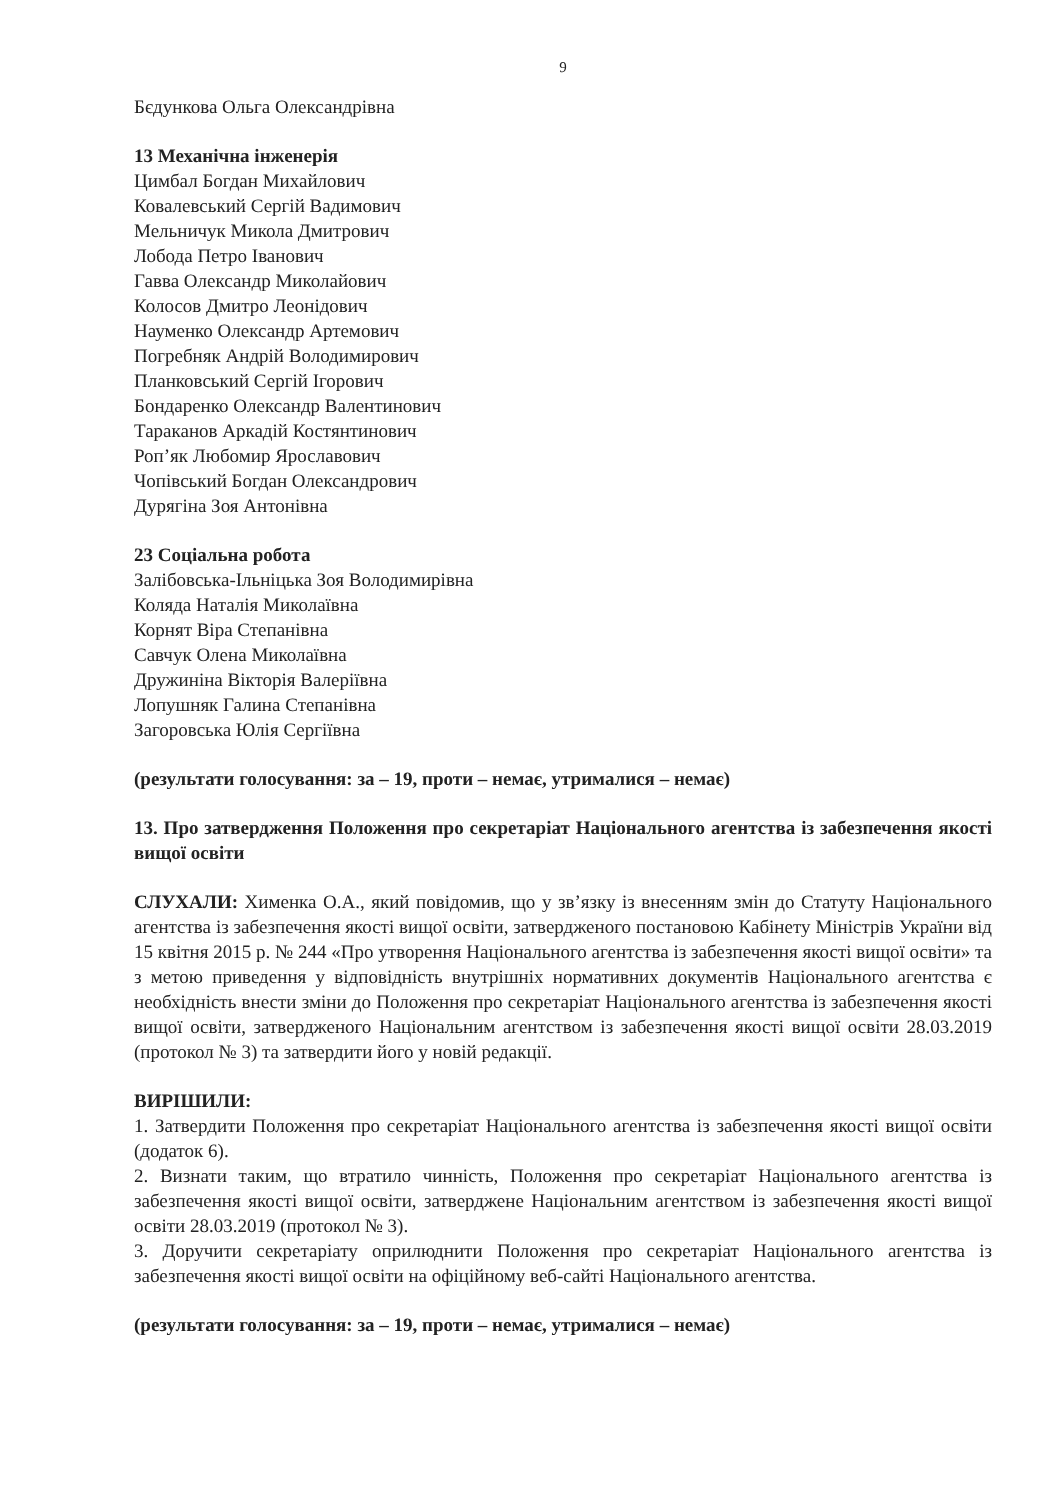9
Бєдункова Ольга Олександрівна
13 Механічна інженерія
Цимбал Богдан Михайлович
Ковалевський Сергій Вадимович
Мельничук Микола Дмитрович
Лобода Петро Іванович
Гавва Олександр Миколайович
Колосов Дмитро Леонідович
Науменко Олександр Артемович
Погребняк Андрій Володимирович
Планковський Сергій Ігорович
Бондаренко Олександр Валентинович
Тараканов Аркадій Костянтинович
Роп’як Любомир Ярославович
Чопівський Богдан Олександрович
Дурягіна Зоя Антонівна
23 Соціальна робота
Залібовська-Ільніцька Зоя Володимирівна
Коляда Наталія Миколаївна
Корнят Віра Степанівна
Савчук Олена Миколаївна
Дружиніна Вікторія Валеріївна
Лопушняк Галина Степанівна
Загоровська Юлія Сергіївна
(результати голосування: за – 19, проти – немає, утрималися – немає)
13. Про затвердження Положення про секретаріат Національного агентства із забезпечення якості вищої освіти
СЛУХАЛИ: Хименка О.А., який повідомив, що у зв’язку із внесенням змін до Статуту Національного агентства із забезпечення якості вищої освіти, затвердженого постановою Кабінету Міністрів України від 15 квітня 2015 р. № 244 «Про утворення Національного агентства із забезпечення якості вищої освіти» та з метою приведення у відповідність внутрішніх нормативних документів Національного агентства є необхідність внести зміни до Положення про секретаріат Національного агентства із забезпечення якості вищої освіти, затвердженого Національним агентством із забезпечення якості вищої освіти 28.03.2019 (протокол № 3) та затвердити його у новій редакції.
ВИРІШИЛИ:
1. Затвердити Положення про секретаріат Національного агентства із забезпечення якості вищої освіти (додаток 6).
2. Визнати таким, що втратило чинність, Положення про секретаріат Національного агентства із забезпечення якості вищої освіти, затверджене Національним агентством із забезпечення якості вищої освіти 28.03.2019 (протокол № 3).
3. Доручити секретаріату оприлюднити Положення про секретаріат Національного агентства із забезпечення якості вищої освіти на офіційному веб-сайті Національного агентства.
(результати голосування: за – 19, проти – немає, утрималися – немає)